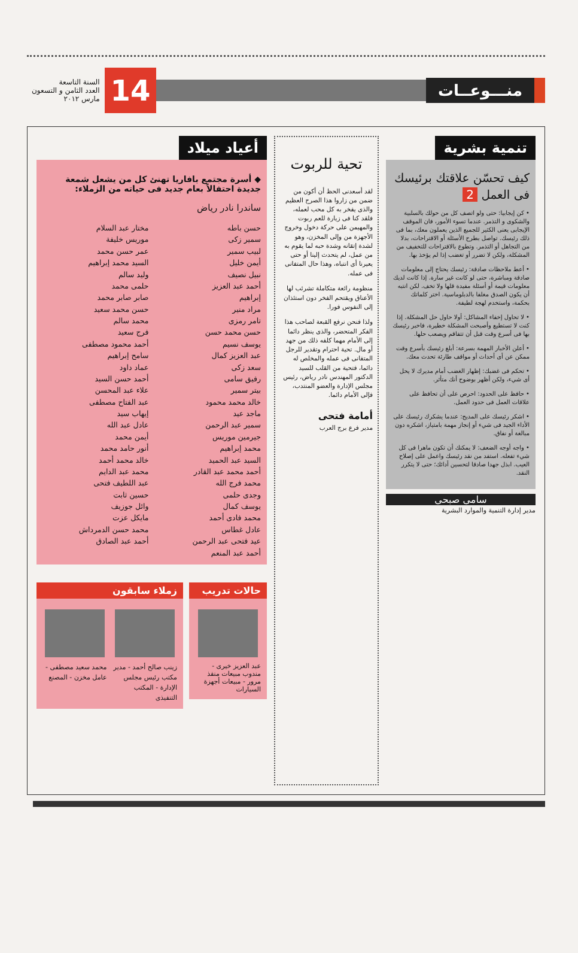منـــوعــات
14
السنة التاسعة
العدد الثامن و التسعون
مارس ٢٠١٢
تنمية بشرية
كيف تحسّن علاقتك برئيسك فى العمل 2
• كن إيجابيا: حتى ولو اتصف كل من حولك بالسلبية والشكوى و التذمر. عندما تسوء الأمور، فان الموقف الإيجابى يعنى الكثير للجميع الذين يعملون معك، بما فى ذلك رئيسك. تواصل بطرح الأسئلة أو الاقتراحات، بدلا من التجاهل أو التذمر. وتطوع بالاقتراحات للتخفيف من المشكلة، ولكن لا تضرر أو تغضب إذا لم يؤخذ بها.
• أعط ملاحظات صادقة: رئيسك يحتاج إلى معلومات صادقة ومباشرة، حتى لو كانت غير سارة. إذا كانت لديك معلومات قيمة أو أسئلة مفيدة قلها ولا تخف. لكن انتبه أن يكون الصدق مغلفا بالدبلوماسية. اختر كلماتك بحكمة، واستخدم لهجة لطيفة.
• لا تحاول إخفاء المشاكل: أولا حاول حل المشكلة. إذا كنت لا تستطيع وأصبحت المشكلة خطيرة، فاخبر رئيسك بها فى أسرع وقت قبل أن تتفاقم ويصعب حلها.
• أعلن الأخبار المهمة بسرعة: أبلغ رئيسك بأسرع وقت ممكن عن أى أحداث أو مواقف طارئة تحدث معك.
• تحكم فى غضبك: إظهار الغضب أمام مديرك لا يحل أى شيء، ولكن أظهر بوضوح أنك متأثر.
• حافظ على الحدود: احرص على أن تحافظ على علاقات العمل فى حدود العمل.
• اشكر رئيسك على المديح: عندما يشكرك رئيسك على الأداء الجيد فى شيء أو إنجاز مهمة بامتياز، اشكره دون مبالغة أو نفاق.
• واجه أوجه الضعف: لا يمكنك أن تكون ماهرا فى كل شيء تفعله. استفد من نقد رئيسك واعمل على إصلاح العيب. ابذل جهدا صادقا لتحسين أدائك؛ حتى لا يتكرر النقد.
سامى صبحى
مدير إدارة التنمية والموارد البشرية
تحية للربوت
لقد أسعدنى الحظ أن أكون من ضمن من زاروا هذا الصرح العظيم والذى يفخر به كل محب لعمله، فلقد كنا فى زيارة للعم ربوت والمهيمن على حركة دخول وخروج الأجهزة من وإلى المخزن، وهو لشدة إتقانه وشدة حبه لما يقوم به من عمل، لم يتحدث إلينا أو حتى يعيرنا أى انتباه، وهذا حال المتفانى فى عمله.
منظومة رائعة متكاملة تشرئب لها الأعناق ويقتحم الفخر دون استئذان إلى النفوس فورا.
ولذا فنحن نرفع القبعة لصاحب هذا الفكر المتحضر، والذى ينظر دائما إلى الأمام مهما كلفه ذلك من جهد أو مال. تحية احترام وتقدير للرجل المتفانى فى عمله والمخلص له دائما، فتحية من القلب للسيد الدكتور المهندس نادر رياض، رئيس مجلس الإدارة والعضو المنتدب، فإلى الأمام دائما.
أمامة فتحى
مدير فرع برج العرب
أعياد ميلاد
◆ أسرة مجتمع بافاريا تهنئ كل من يشعل شمعة جديدة احتفالاً بعام جديد فى حياته من الزملاء:
ساندرا نادر رياض
حسن باطه
سمير زكى
لبيب سمير
أيمن خليل
نبيل نصيف
أحمد عبد العزيز
إبراهيم
مراد منير
تامر رمزى
حسن محمد حسن
يوسف نسيم
عبد العزيز كمال
سعد زكى
رفيق سامى
بيتر سمير
خالد محمد محمود
ماجد عيد
سمير عبد الرحمن
جيرمين موريس
محمد إبراهيم
السيد عبد الحميد
أحمد محمد عبد القادر
محمد فرج الله
وجدى حلمى
يوسف كمال
محمد فادى أحمد
عادل غطاس
عيد فتحى عبد الرحمن
أحمد عبد المنعم
مختار عبد السلام
موريس خليفة
عمر حسن محمد
السيد محمد إبراهيم
وليد سالم
حلمى محمد
صابر صابر محمد
حسن محمد سعيد
محمد سالم
فرج سعيد
أحمد محمود مصطفى
سامح إبراهيم
عماد داود
أحمد حسن السيد
علاء عبد المحسن
عبد الفتاح مصطفى
إيهاب سيد
عادل عبد الله
أيمن محمد
أنور حامد محمد
خالد محمد أحمد
محمد عبد الدايم
عبد اللطيف فتحى
حسين ثابت
وائل جوزيف
مايكل عزت
محمد حسن الدمرداش
أحمد عبد الصادق
حالات تدريب
عبد العزيز خيرى - مندوب مبيعات منفذ مرور - مبيعات أجهزة السيارات
زملاء سابقون
زينب صالح أحمد - مدير مكتب رئيس مجلس الإدارة - المكتب التنفيذى
محمد سعيد مصطفى - عامل مخزن - المصنع